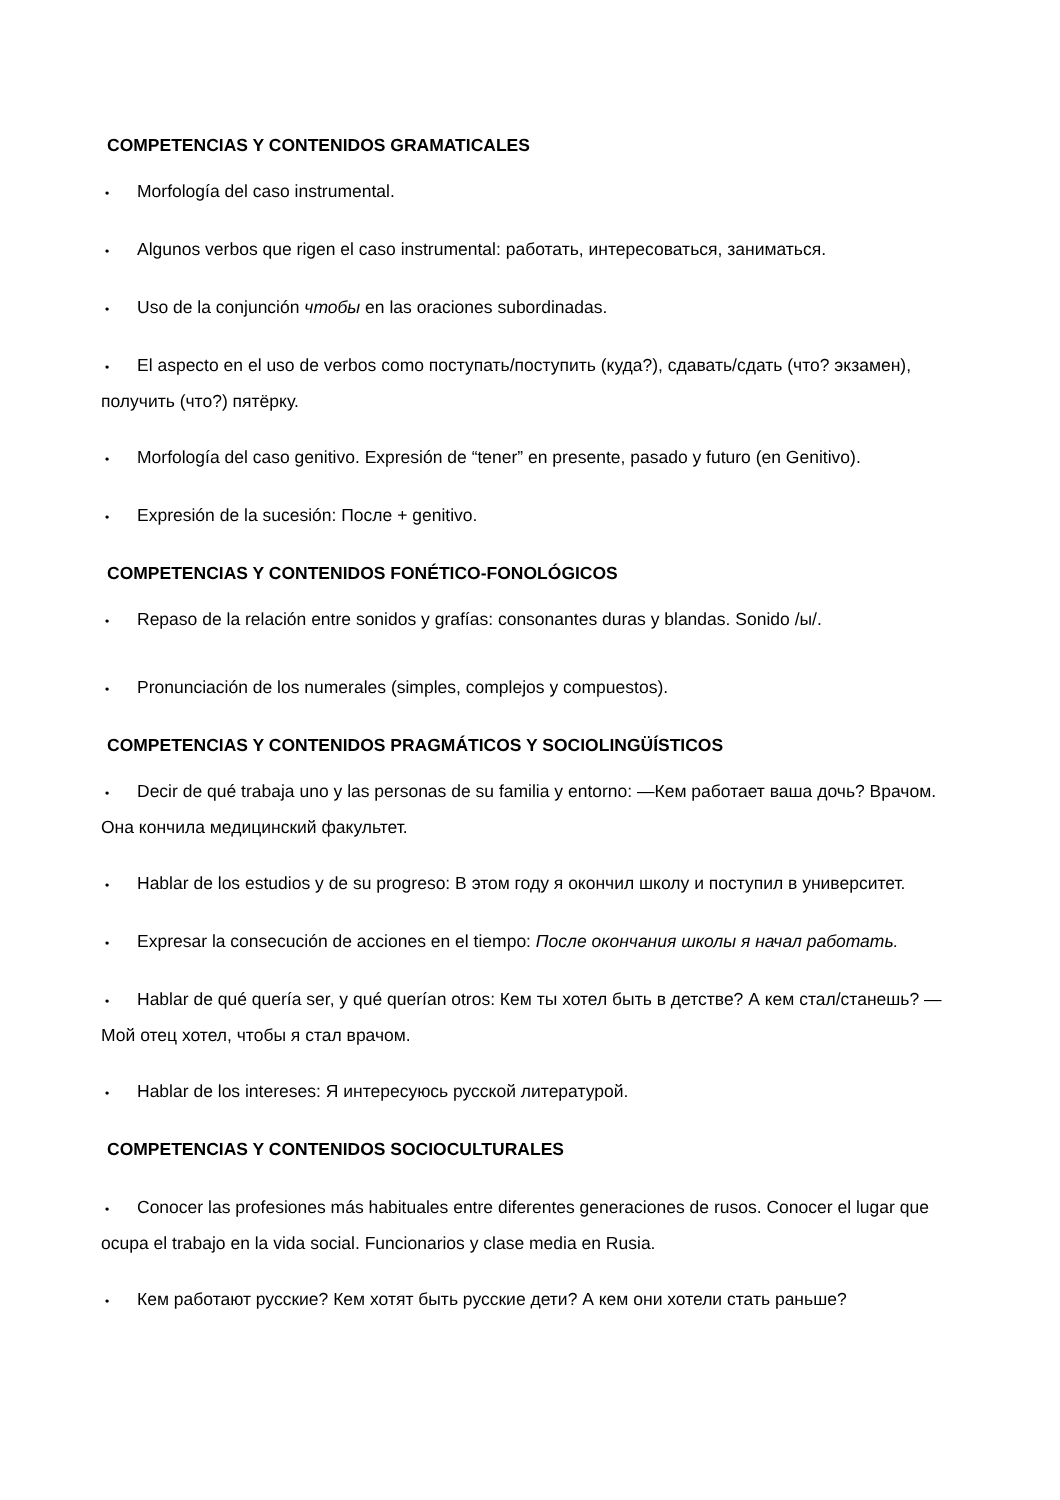COMPETENCIAS Y CONTENIDOS GRAMATICALES
• Morfología del caso instrumental.
• Algunos verbos que rigen el caso instrumental: работать, интересоваться, заниматься.
• Uso de la conjunción чтобы en las oraciones subordinadas.
• El aspecto en el uso de verbos como поступать/поступить (куда?), сдавать/сдать (что? экзамен), получить (что?) пятёрку.
• Morfología del caso genitivo. Expresión de “tener” en presente, pasado y futuro (en Genitivo).
• Expresión de la sucesión: После + genitivo.
COMPETENCIAS Y CONTENIDOS FONÉTICO-FONOLÓGICOS
• Repaso de la relación entre sonidos y grafías: consonantes duras y blandas. Sonido /ы/.
• Pronunciación de los numerales (simples, complejos y compuestos).
COMPETENCIAS Y CONTENIDOS PRAGMÁTICOS Y SOCIOLINGÜÍSTICOS
• Decir de qué trabaja uno y las personas de su familia y entorno: —Кем работает ваша дочь? Врачом. Она кончила медицинский факультет.
• Hablar de los estudios y de su progreso: В этом году я окончил школу и поступил в университет.
• Expresar la consecución de acciones en el tiempo: После окончания школы я начал работать.
• Hablar de qué quería ser, y qué querían otros: Кем ты хотел быть в детстве? А кем стал/станешь? — Мой отец хотел, чтобы я стал врачом.
• Hablar de los intereses: Я интересуюсь русской литературой.
COMPETENCIAS Y CONTENIDOS SOCIOCULTURALES
• Conocer las profesiones más habituales entre diferentes generaciones de rusos. Conocer el lugar que ocupa el trabajo en la vida social. Funcionarios y clase media en Rusia.
• Кем работают русские? Кем хотят быть русские дети? А кем они хотели стать раньше?